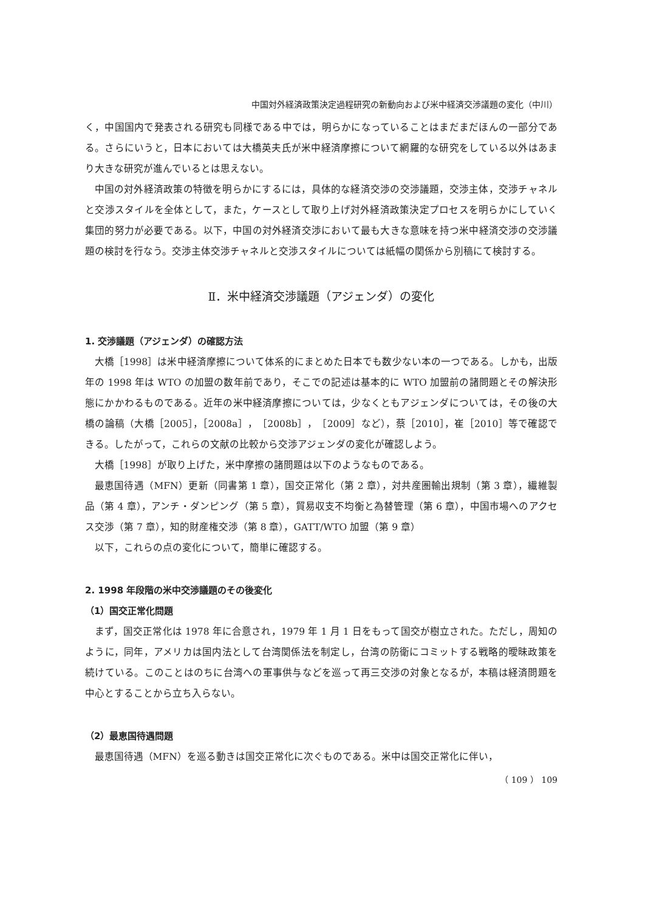中国対外経済政策決定過程研究の新動向および米中経済交渉議題の変化（中川）
く，中国国内で発表される研究も同様である中では，明らかになっていることはまだまだほんの一部分である。さらにいうと，日本においては大橋英夫氏が米中経済摩擦について網羅的な研究をしている以外はあまり大きな研究が進んでいるとは思えない。
中国の対外経済政策の特徴を明らかにするには，具体的な経済交渉の交渉議題，交渉主体，交渉チャネルと交渉スタイルを全体として，また，ケースとして取り上げ対外経済政策決定プロセスを明らかにしていく集団的努力が必要である。以下，中国の対外経済交渉において最も大きな意味を持つ米中経済交渉の交渉議題の検討を行なう。交渉主体交渉チャネルと交渉スタイルについては紙幅の関係から別稿にて検討する。
Ⅱ．米中経済交渉議題（アジェンダ）の変化
1. 交渉議題（アジェンダ）の確認方法
大橋［1998］は米中経済摩擦について体系的にまとめた日本でも数少ない本の一つである。しかも，出版年の 1998 年は WTO の加盟の数年前であり，そこでの記述は基本的に WTO 加盟前の諸問題とその解決形態にかかわるものである。近年の米中経済摩擦については，少なくともアジェンダについては，その後の大橋の論稿（大橋［2005］，［2008a］，［2008b］，［2009］など），蔡［2010］，崔［2010］等で確認できる。したがって，これらの文献の比較から交渉アジェンダの変化が確認しよう。
大橋［1998］が取り上げた，米中摩擦の諸問題は以下のようなものである。
最恵国待遇（MFN）更新（同書第 1 章），国交正常化（第 2 章），対共産圏輸出規制（第 3 章），繊維製品（第 4 章），アンチ・ダンピング（第 5 章），貿易収支不均衡と為替管理（第 6 章），中国市場へのアクセス交渉（第 7 章），知的財産権交渉（第 8 章），GATT/WTO 加盟（第 9 章）
以下，これらの点の変化について，簡単に確認する。
2. 1998 年段階の米中交渉議題のその後変化
（1）国交正常化問題
まず，国交正常化は 1978 年に合意され，1979 年 1 月 1 日をもって国交が樹立された。ただし，周知のように，同年，アメリカは国内法として台湾関係法を制定し，台湾の防衛にコミットする戦略的曖昧政策を続けている。このことはのちに台湾への軍事供与などを巡って再三交渉の対象となるが，本稿は経済問題を中心とすることから立ち入らない。
（2）最恵国待遇問題
最恵国待遇（MFN）を巡る動きは国交正常化に次ぐものである。米中は国交正常化に伴い，
（ 109 ） 109